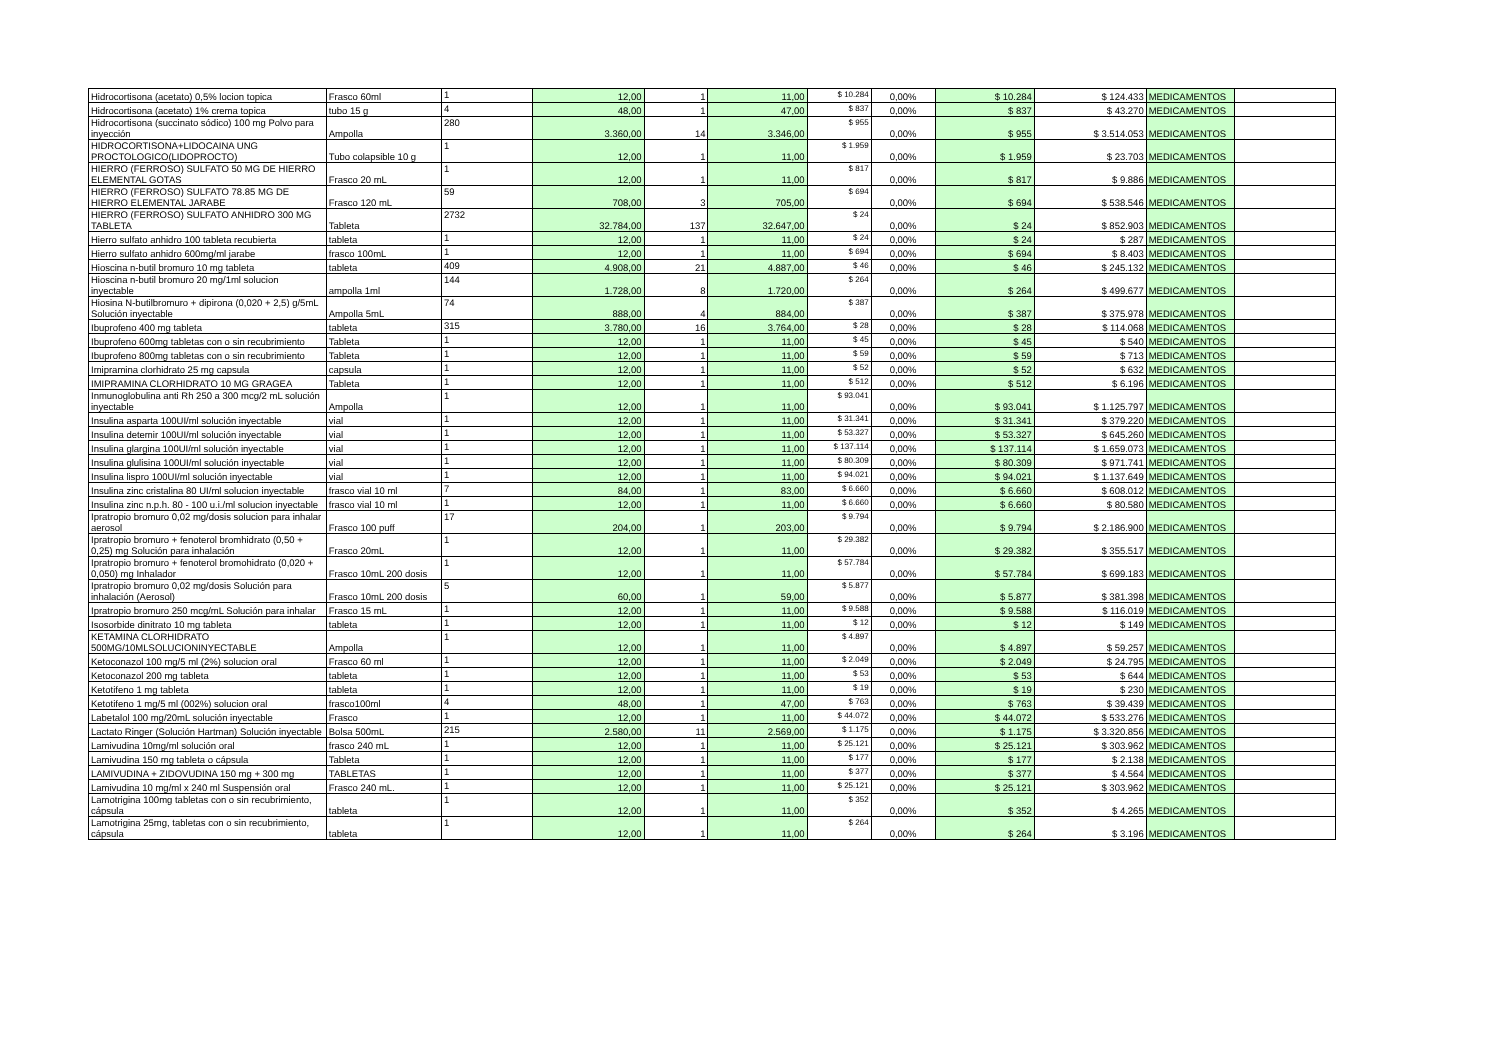| Hidrocortisona (acetato) 0,5% locion topica | Frasco 60ml | 1 | 12,00 | 1 | 11,00 | $ 10.284 | 0,00% | $ 10.284 | $ 124.433 | MEDICAMENTOS | |
| Hidrocortisona (acetato) 1% crema topica | tubo 15 g | 4 | 48,00 | 1 | 47,00 | $ 837 | 0,00% | $ 837 | $ 43.270 | MEDICAMENTOS | |
| Hidrocortisona (succinato sódico) 100 mg Polvo para inyección | Ampolla | 280 | 3.360,00 | 14 | 3.346,00 | $ 955 | 0,00% | $ 955 | $ 3.514.053 | MEDICAMENTOS | |
| HIDROCORTISONA+LIDOCAINA UNG PROCTOLOGICO(LIDOPROCTO) | Tubo colapsible 10 g | 1 | 12,00 | 1 | 11,00 | $ 1.959 | 0,00% | $ 1.959 | $ 23.703 | MEDICAMENTOS | |
| HIERRO (FERROSO) SULFATO 50 MG DE HIERRO ELEMENTAL GOTAS | Frasco 20 mL | 1 | 12,00 | 1 | 11,00 | $ 817 | 0,00% | $ 817 | $ 9.886 | MEDICAMENTOS | |
| HIERRO (FERROSO) SULFATO 78.85 MG DE HIERRO ELEMENTAL JARABE | Frasco 120 mL | 59 | 708,00 | 3 | 705,00 | $ 694 | 0,00% | $ 694 | $ 538.546 | MEDICAMENTOS | |
| HIERRO (FERROSO) SULFATO ANHIDRO 300 MG TABLETA | Tableta | 2732 | 32.784,00 | 137 | 32.647,00 | $ 24 | 0,00% | $ 24 | $ 852.903 | MEDICAMENTOS | |
| Hierro sulfato anhidro 100 tableta recubierta | tableta | 1 | 12,00 | 1 | 11,00 | $ 24 | 0,00% | $ 24 | $ 287 | MEDICAMENTOS | |
| Hierro sulfato anhidro 600mg/ml jarabe | frasco 100mL | 1 | 12,00 | 1 | 11,00 | $ 694 | 0,00% | $ 694 | $ 8.403 | MEDICAMENTOS | |
| Hioscina n-butil bromuro 10 mg tableta | tableta | 409 | 4.908,00 | 21 | 4.887,00 | $ 46 | 0,00% | $ 46 | $ 245.132 | MEDICAMENTOS | |
| Hioscina n-butil bromuro 20 mg/1ml solucion inyectable | ampolla 1ml | 144 | 1.728,00 | 8 | 1.720,00 | $ 264 | 0,00% | $ 264 | $ 499.677 | MEDICAMENTOS | |
| Hiosina N-butilbromuro + dipirona (0,020 + 2,5) g/5mL Solución inyectable | Ampolla 5mL | 74 | 888,00 | 4 | 884,00 | $ 387 | 0,00% | $ 387 | $ 375.978 | MEDICAMENTOS | |
| Ibuprofeno 400 mg tableta | tableta | 315 | 3.780,00 | 16 | 3.764,00 | $ 28 | 0,00% | $ 28 | $ 114.068 | MEDICAMENTOS | |
| Ibuprofeno 600mg tabletas con o sin recubrimiento | Tableta | 1 | 12,00 | 1 | 11,00 | $ 45 | 0,00% | $ 45 | $ 540 | MEDICAMENTOS | |
| Ibuprofeno 800mg tabletas con o sin recubrimiento | Tableta | 1 | 12,00 | 1 | 11,00 | $ 59 | 0,00% | $ 59 | $ 713 | MEDICAMENTOS | |
| Imipramina clorhidrato 25 mg capsula | capsula | 1 | 12,00 | 1 | 11,00 | $ 52 | 0,00% | $ 52 | $ 632 | MEDICAMENTOS | |
| IMIPRAMINA CLORHIDRATO 10 MG GRAGEA | Tableta | 1 | 12,00 | 1 | 11,00 | $ 512 | 0,00% | $ 512 | $ 6.196 | MEDICAMENTOS | |
| Inmunoglobulina anti Rh 250 a 300 mcg/2 mL solución inyectable | Ampolla | 1 | 12,00 | 1 | 11,00 | $ 93.041 | 0,00% | $ 93.041 | $ 1.125.797 | MEDICAMENTOS | |
| Insulina asparta 100UI/ml solución inyectable | vial | 1 | 12,00 | 1 | 11,00 | $ 31.341 | 0,00% | $ 31.341 | $ 379.220 | MEDICAMENTOS | |
| Insulina detemir 100UI/ml solución inyectable | vial | 1 | 12,00 | 1 | 11,00 | $ 53.327 | 0,00% | $ 53.327 | $ 645.260 | MEDICAMENTOS | |
| Insulina glargina 100UI/ml solución inyectable | vial | 1 | 12,00 | 1 | 11,00 | $ 137.114 | 0,00% | $ 137.114 | $ 1.659.073 | MEDICAMENTOS | |
| Insulina glulisina 100UI/ml solución inyectable | vial | 1 | 12,00 | 1 | 11,00 | $ 80.309 | 0,00% | $ 80.309 | $ 971.741 | MEDICAMENTOS | |
| Insulina lispro 100UI/ml solución inyectable | vial | 1 | 12,00 | 1 | 11,00 | $ 94.021 | 0,00% | $ 94.021 | $ 1.137.649 | MEDICAMENTOS | |
| Insulina zinc cristalina 80 UI/ml solucion inyectable | frasco vial 10 ml | 7 | 84,00 | 1 | 83,00 | $ 6.660 | 0,00% | $ 6.660 | $ 608.012 | MEDICAMENTOS | |
| Insulina zinc n.p.h. 80 - 100 u.i./ml solucion inyectable | frasco vial 10 ml | 1 | 12,00 | 1 | 11,00 | $ 6.660 | 0,00% | $ 6.660 | $ 80.580 | MEDICAMENTOS | |
| Ipratropio bromuro 0,02 mg/dosis solucion para inhalar aerosol | Frasco 100 puff | 17 | 204,00 | 1 | 203,00 | $ 9.794 | 0,00% | $ 9.794 | $ 2.186.900 | MEDICAMENTOS | |
| Ipratropio bromuro + fenoterol bromhidrato (0,50 + 0,25) mg Solución para inhalación | Frasco 20mL | 1 | 12,00 | 1 | 11,00 | $ 29.382 | 0,00% | $ 29.382 | $ 355.517 | MEDICAMENTOS | |
| Ipratropio bromuro + fenoterol bromohidrato (0,020 + 0,050) mg Inhalador | Frasco 10mL 200 dosis | 1 | 12,00 | 1 | 11,00 | $ 57.784 | 0,00% | $ 57.784 | $ 699.183 | MEDICAMENTOS | |
| Ipratropio bromuro 0,02 mg/dosis Solución para inhalación (Aerosol) | Frasco 10mL 200 dosis | 5 | 60,00 | 1 | 59,00 | $ 5.877 | 0,00% | $ 5.877 | $ 381.398 | MEDICAMENTOS | |
| Ipratropio bromuro 250 mcg/mL Solución para inhalar | Frasco 15 mL | 1 | 12,00 | 1 | 11,00 | $ 9.588 | 0,00% | $ 9.588 | $ 116.019 | MEDICAMENTOS | |
| Isosorbide dinitrato 10 mg tableta | tableta | 1 | 12,00 | 1 | 11,00 | $ 12 | 0,00% | $ 12 | $ 149 | MEDICAMENTOS | |
| KETAMINA CLORHIDRATO 500MG/10MLSOLUCIONINYECTABLE | Ampolla | 1 | 12,00 | 1 | 11,00 | $ 4.897 | 0,00% | $ 4.897 | $ 59.257 | MEDICAMENTOS | |
| Ketoconazol 100 mg/5 ml (2%) solucion oral | Frasco 60 ml | 1 | 12,00 | 1 | 11,00 | $ 2.049 | 0,00% | $ 2.049 | $ 24.795 | MEDICAMENTOS | |
| Ketoconazol 200 mg tableta | tableta | 1 | 12,00 | 1 | 11,00 | $ 53 | 0,00% | $ 53 | $ 644 | MEDICAMENTOS | |
| Ketotifeno 1 mg tableta | tableta | 1 | 12,00 | 1 | 11,00 | $ 19 | 0,00% | $ 19 | $ 230 | MEDICAMENTOS | |
| Ketotifeno 1 mg/5 ml (002%) solucion oral | frasco100ml | 4 | 48,00 | 1 | 47,00 | $ 763 | 0,00% | $ 763 | $ 39.439 | MEDICAMENTOS | |
| Labetalol 100 mg/20mL solución inyectable | Frasco | 1 | 12,00 | 1 | 11,00 | $ 44.072 | 0,00% | $ 44.072 | $ 533.276 | MEDICAMENTOS | |
| Lactato Ringer (Solución Hartman) Solución inyectable | Bolsa 500mL | 215 | 2.580,00 | 11 | 2.569,00 | $ 1.175 | 0,00% | $ 1.175 | $ 3.320.856 | MEDICAMENTOS | |
| Lamivudina 10mg/ml solución oral | frasco 240 mL | 1 | 12,00 | 1 | 11,00 | $ 25.121 | 0,00% | $ 25.121 | $ 303.962 | MEDICAMENTOS | |
| Lamivudina 150 mg tableta o cápsula | Tableta | 1 | 12,00 | 1 | 11,00 | $ 177 | 0,00% | $ 177 | $ 2.138 | MEDICAMENTOS | |
| LAMIVUDINA + ZIDOVUDINA 150 mg + 300 mg | TABLETAS | 1 | 12,00 | 1 | 11,00 | $ 377 | 0,00% | $ 377 | $ 4.564 | MEDICAMENTOS | |
| Lamivudina 10 mg/ml x 240 ml Suspensión oral | Frasco 240 mL. | 1 | 12,00 | 1 | 11,00 | $ 25.121 | 0,00% | $ 25.121 | $ 303.962 | MEDICAMENTOS | |
| Lamotrigina 100mg tabletas con o sin recubrimiento, cápsula | tableta | 1 | 12,00 | 1 | 11,00 | $ 352 | 0,00% | $ 352 | $ 4.265 | MEDICAMENTOS | |
| Lamotrigina 25mg, tabletas con o sin recubrimiento, cápsula | tableta | 1 | 12,00 | 1 | 11,00 | $ 264 | 0,00% | $ 264 | $ 3.196 | MEDICAMENTOS | |